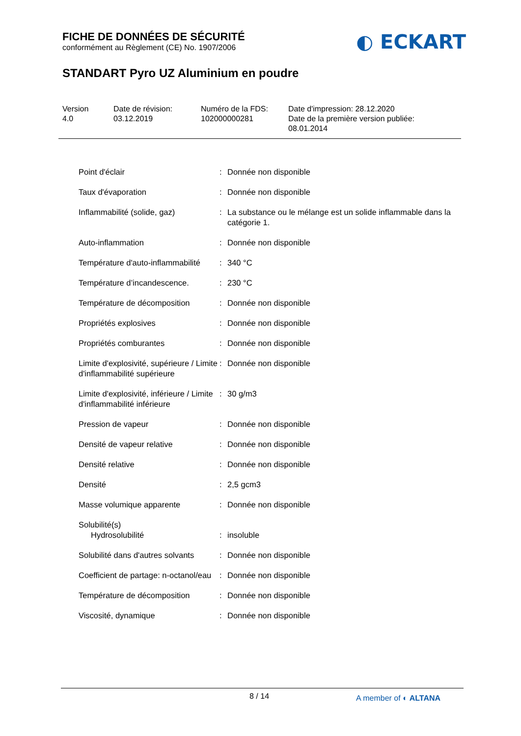FICHE DE DONNÉES DE SÉCURITÉ
conformément au Règlement (CE) No. 1907/2006
◐ ECKART
STANDART Pyro UZ Aluminium en poudre
Version
4.0
Date de révision:
03.12.2019
Numéro de la FDS:
102000000281
Date d'impression: 28.12.2020
Date de la première version publiée:
08.01.2014
| Point d'éclair | : | Donnée non disponible |
| Taux d'évaporation | : | Donnée non disponible |
| Inflammabilité (solide, gaz) | : | La substance ou le mélange est un solide inflammable dans la catégorie 1. |
| Auto-inflammation | : | Donnée non disponible |
| Température d'auto-inflammabilité | : | 340 °C |
| Température d’incandescence. | : | 230 °C |
| Température de décomposition | : | Donnée non disponible |
| Propriétés explosives | : | Donnée non disponible |
| Propriétés comburantes | : | Donnée non disponible |
| Limite d'explosivité, supérieure / Limite d'inflammabilité supérieure | : | Donnée non disponible |
| Limite d'explosivité, inférieure / Limite d'inflammabilité inférieure | : | 30 g/m3 |
| Pression de vapeur | : | Donnée non disponible |
| Densité de vapeur relative | : | Donnée non disponible |
| Densité relative | : | Donnée non disponible |
| Densité | : | 2,5 gcm3 |
| Masse volumique apparente | : | Donnée non disponible |
| Solubilité(s) | | |
| Hydrosolubilité | : | insoluble |
| Solubilité dans d'autres solvants | : | Donnée non disponible |
| Coefficient de partage: n-octanol/eau | : | Donnée non disponible |
| Température de décomposition | : | Donnée non disponible |
| Viscosité, dynamique | : | Donnée non disponible |
8 / 14 A member of ◐ ALTANA